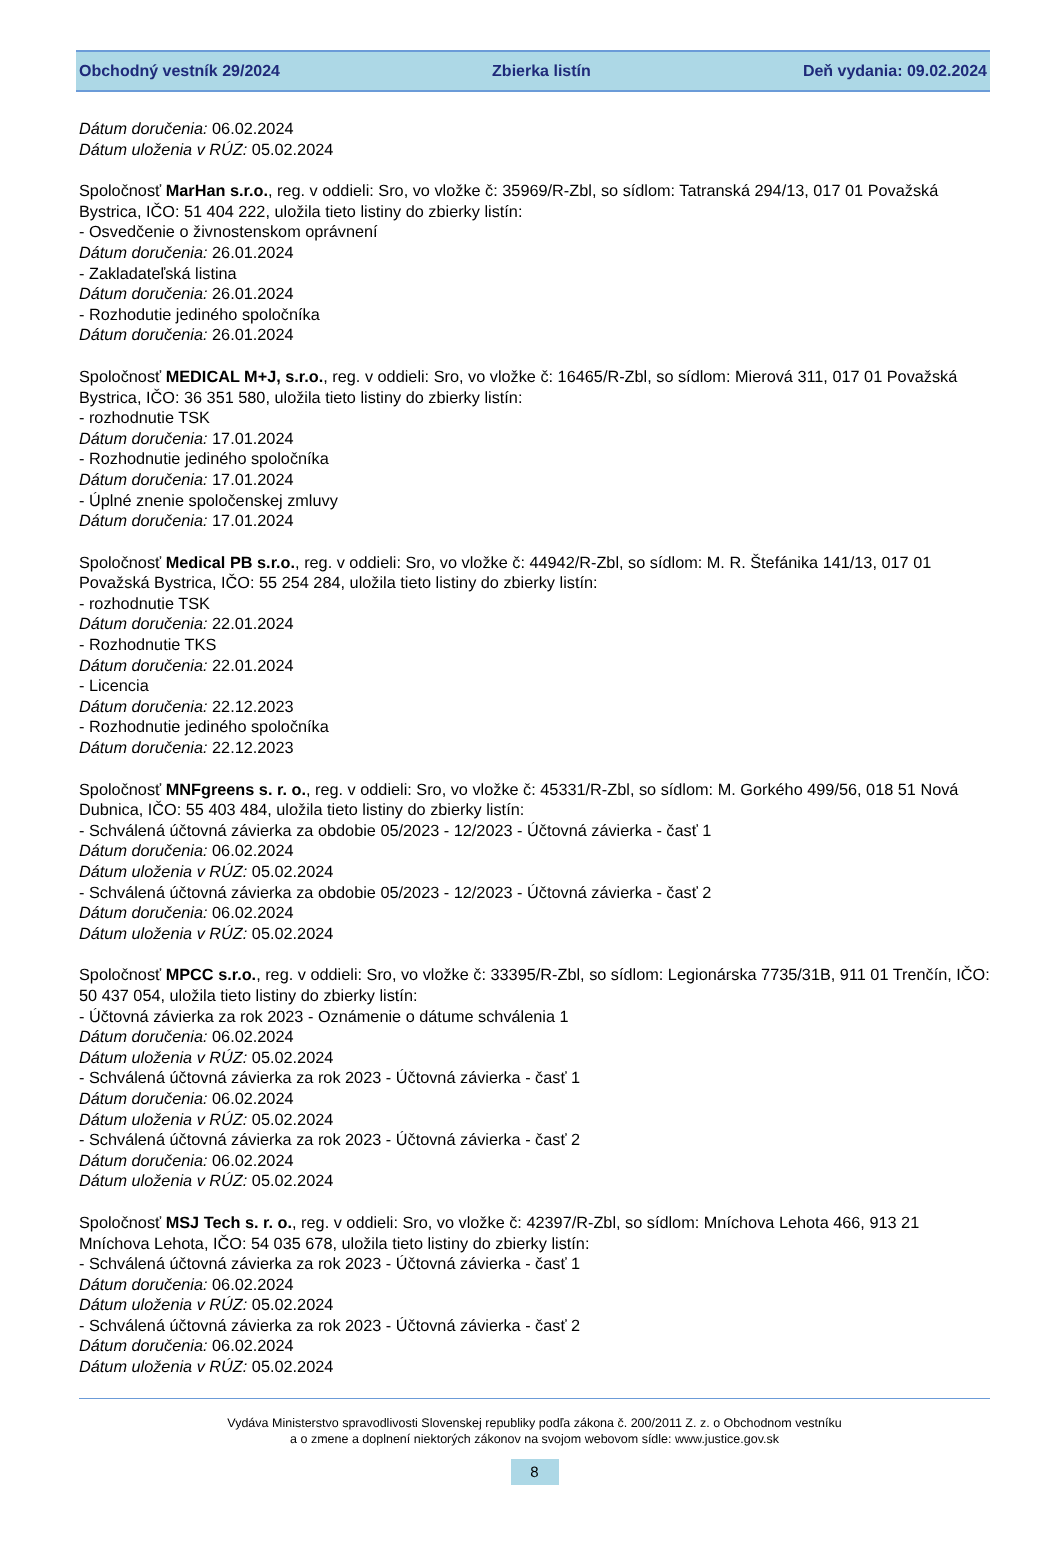Obchodný vestník 29/2024 Zbierka listín Deň vydania: 09.02.2024
Dátum doručenia: 06.02.2024
Dátum uloženia v RÚZ: 05.02.2024
Spoločnosť MarHan s.r.o., reg. v oddieli: Sro, vo vložke č: 35969/R-Zbl, so sídlom: Tatranská 294/13, 017 01 Považská Bystrica, IČO: 51 404 222, uložila tieto listiny do zbierky listín:
- Osvedčenie o živnostenskom oprávnení
Dátum doručenia: 26.01.2024
- Zakladateľská listina
Dátum doručenia: 26.01.2024
- Rozhodutie jediného spoločníka
Dátum doručenia: 26.01.2024
Spoločnosť MEDICAL M+J, s.r.o., reg. v oddieli: Sro, vo vložke č: 16465/R-Zbl, so sídlom: Mierová 311, 017 01 Považská Bystrica, IČO: 36 351 580, uložila tieto listiny do zbierky listín:
- rozhodnutie TSK
Dátum doručenia: 17.01.2024
- Rozhodnutie jediného spoločníka
Dátum doručenia: 17.01.2024
- Úplné znenie spoločenskej zmluvy
Dátum doručenia: 17.01.2024
Spoločnosť Medical PB s.r.o., reg. v oddieli: Sro, vo vložke č: 44942/R-Zbl, so sídlom: M. R. Štefánika 141/13, 017 01 Považská Bystrica, IČO: 55 254 284, uložila tieto listiny do zbierky listín:
- rozhodnutie TSK
Dátum doručenia: 22.01.2024
- Rozhodnutie TKS
Dátum doručenia: 22.01.2024
- Licencia
Dátum doručenia: 22.12.2023
- Rozhodnutie jediného spoločníka
Dátum doručenia: 22.12.2023
Spoločnosť MNFgreens s. r. o., reg. v oddieli: Sro, vo vložke č: 45331/R-Zbl, so sídlom: M. Gorkého 499/56, 018 51 Nová Dubnica, IČO: 55 403 484, uložila tieto listiny do zbierky listín:
- Schválená účtovná závierka za obdobie 05/2023 - 12/2023 - Účtovná závierka - časť 1
Dátum doručenia: 06.02.2024
Dátum uloženia v RÚZ: 05.02.2024
- Schválená účtovná závierka za obdobie 05/2023 - 12/2023 - Účtovná závierka - časť 2
Dátum doručenia: 06.02.2024
Dátum uloženia v RÚZ: 05.02.2024
Spoločnosť MPCC s.r.o., reg. v oddieli: Sro, vo vložke č: 33395/R-Zbl, so sídlom: Legionárska 7735/31B, 911 01 Trenčín, IČO: 50 437 054, uložila tieto listiny do zbierky listín:
- Účtovná závierka za rok 2023 - Oznámenie o dátume schválenia 1
Dátum doručenia: 06.02.2024
Dátum uloženia v RÚZ: 05.02.2024
- Schválená účtovná závierka za rok 2023 - Účtovná závierka - časť 1
Dátum doručenia: 06.02.2024
Dátum uloženia v RÚZ: 05.02.2024
- Schválená účtovná závierka za rok 2023 - Účtovná závierka - časť 2
Dátum doručenia: 06.02.2024
Dátum uloženia v RÚZ: 05.02.2024
Spoločnosť MSJ Tech s. r. o., reg. v oddieli: Sro, vo vložke č: 42397/R-Zbl, so sídlom: Mníchova Lehota 466, 913 21 Mníchova Lehota, IČO: 54 035 678, uložila tieto listiny do zbierky listín:
- Schválená účtovná závierka za rok 2023 - Účtovná závierka - časť 1
Dátum doručenia: 06.02.2024
Dátum uloženia v RÚZ: 05.02.2024
- Schválená účtovná závierka za rok 2023 - Účtovná závierka - časť 2
Dátum doručenia: 06.02.2024
Dátum uloženia v RÚZ: 05.02.2024
Vydáva Ministerstvo spravodlivosti Slovenskej republiky podľa zákona č. 200/2011 Z. z. o Obchodnom vestníku
a o zmene a doplnení niektorých zákonov na svojom webovom sídle: www.justice.gov.sk
8